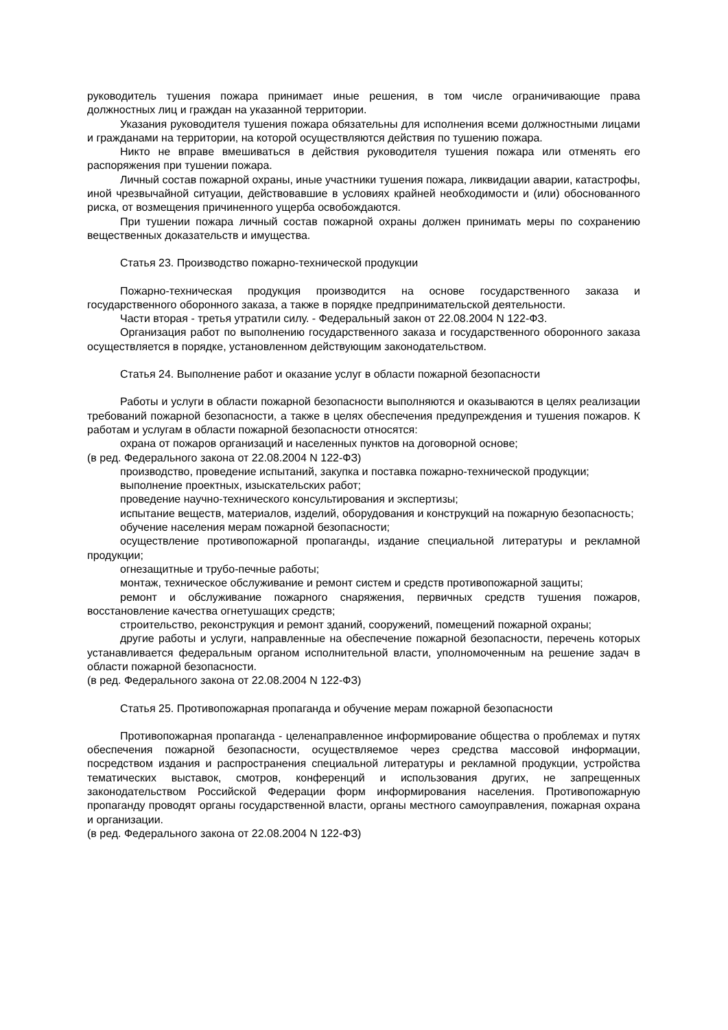руководитель тушения пожара принимает иные решения, в том числе ограничивающие права должностных лиц и граждан на указанной территории.
Указания руководителя тушения пожара обязательны для исполнения всеми должностными лицами и гражданами на территории, на которой осуществляются действия по тушению пожара.
Никто не вправе вмешиваться в действия руководителя тушения пожара или отменять его распоряжения при тушении пожара.
Личный состав пожарной охраны, иные участники тушения пожара, ликвидации аварии, катастрофы, иной чрезвычайной ситуации, действовавшие в условиях крайней необходимости и (или) обоснованного риска, от возмещения причиненного ущерба освобождаются.
При тушении пожара личный состав пожарной охраны должен принимать меры по сохранению вещественных доказательств и имущества.
Статья 23. Производство пожарно-технической продукции
Пожарно-техническая продукция производится на основе государственного заказа и государственного оборонного заказа, а также в порядке предпринимательской деятельности.
Части вторая - третья утратили силу. - Федеральный закон от 22.08.2004 N 122-ФЗ.
Организация работ по выполнению государственного заказа и государственного оборонного заказа осуществляется в порядке, установленном действующим законодательством.
Статья 24. Выполнение работ и оказание услуг в области пожарной безопасности
Работы и услуги в области пожарной безопасности выполняются и оказываются в целях реализации требований пожарной безопасности, а также в целях обеспечения предупреждения и тушения пожаров. К работам и услугам в области пожарной безопасности относятся:
охрана от пожаров организаций и населенных пунктов на договорной основе;
(в ред. Федерального закона от 22.08.2004 N 122-ФЗ)
производство, проведение испытаний, закупка и поставка пожарно-технической продукции;
выполнение проектных, изыскательских работ;
проведение научно-технического консультирования и экспертизы;
испытание веществ, материалов, изделий, оборудования и конструкций на пожарную безопасность;
обучение населения мерам пожарной безопасности;
осуществление противопожарной пропаганды, издание специальной литературы и рекламной продукции;
огнезащитные и трубо-печные работы;
монтаж, техническое обслуживание и ремонт систем и средств противопожарной защиты;
ремонт и обслуживание пожарного снаряжения, первичных средств тушения пожаров, восстановление качества огнетушащих средств;
строительство, реконструкция и ремонт зданий, сооружений, помещений пожарной охраны;
другие работы и услуги, направленные на обеспечение пожарной безопасности, перечень которых устанавливается федеральным органом исполнительной власти, уполномоченным на решение задач в области пожарной безопасности.
(в ред. Федерального закона от 22.08.2004 N 122-ФЗ)
Статья 25. Противопожарная пропаганда и обучение мерам пожарной безопасности
Противопожарная пропаганда - целенаправленное информирование общества о проблемах и путях обеспечения пожарной безопасности, осуществляемое через средства массовой информации, посредством издания и распространения специальной литературы и рекламной продукции, устройства тематических выставок, смотров, конференций и использования других, не запрещенных законодательством Российской Федерации форм информирования населения. Противопожарную пропаганду проводят органы государственной власти, органы местного самоуправления, пожарная охрана и организации.
(в ред. Федерального закона от 22.08.2004 N 122-ФЗ)